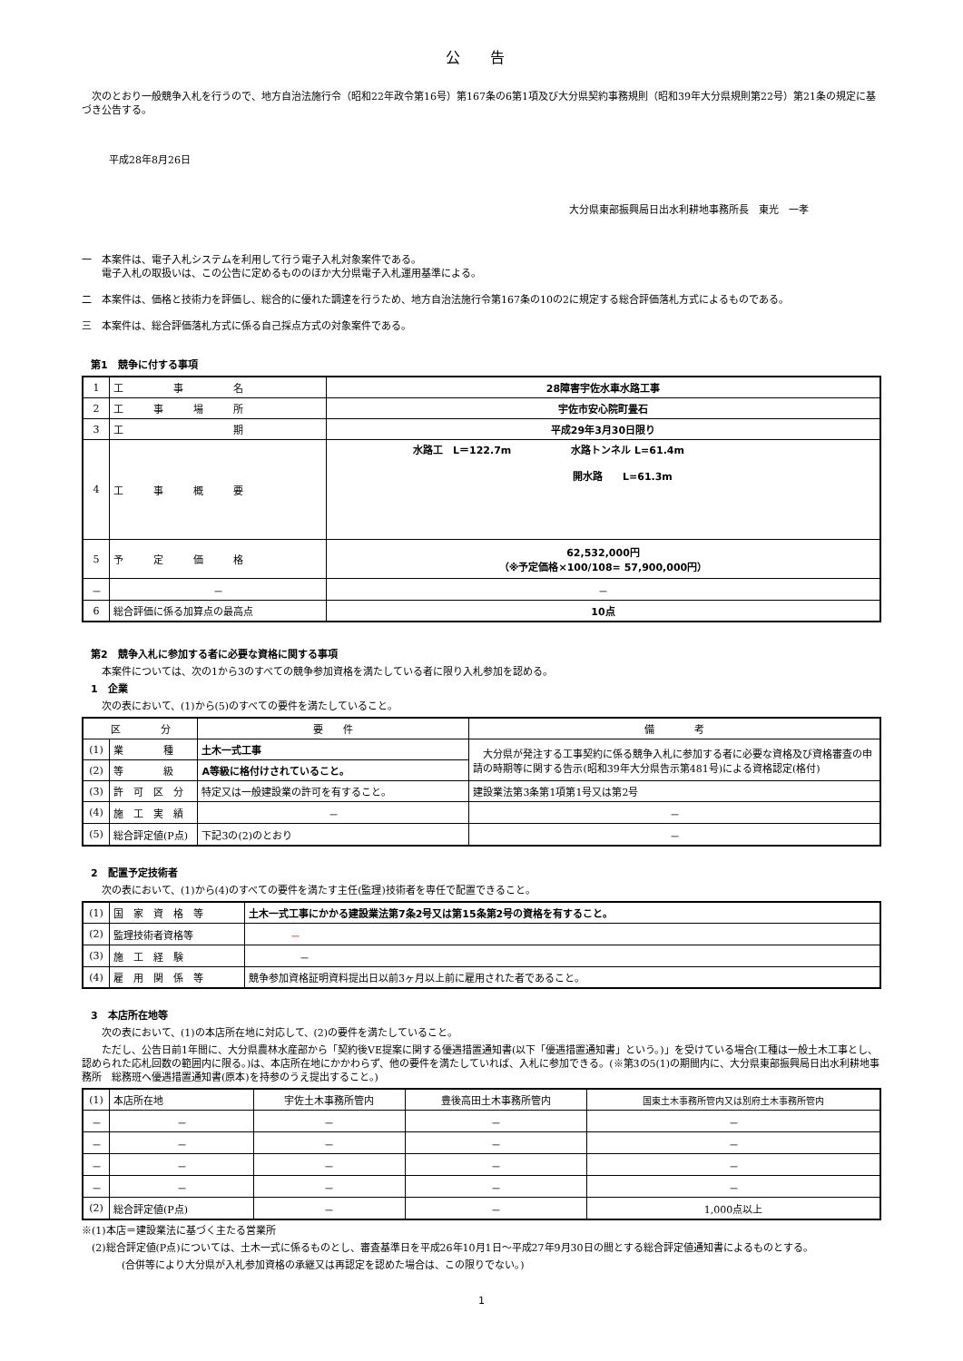公 告
　次のとおり一般競争入札を行うので、地方自治法施行令（昭和22年政令第16号）第167条の6第1項及び大分県契約事務規則（昭和39年大分県規則第22号）第21条の規定に基づき公告する。
平成28年8月26日
大分県東部振興局日出水利耕地事務所長　東光　一孝
一　本案件は、電子入札システムを利用して行う電子入札対象案件である。
　　電子入札の取扱いは、この公告に定めるもののほか大分県電子入札運用基準による。
二　本案件は、価格と技術力を評価し、総合的に優れた調達を行うため、地方自治法施行令第167条の10の2に規定する総合評価落札方式によるものである。
三　本案件は、総合評価落札方式に係る自己採点方式の対象案件である。
第1　競争に付する事項
| 1 | 工 事 名 | 28障害宇佐水車水路工事 |
| 2 | 工 事 場 所 | 宇佐市安心院町畳石 |
| 3 | 工 期 | 平成29年3月30日限り |
| 4 | 工 事 概 要 | 水路工 L＝122.7m 水路トンネル L=61.4m 開水路 L=61.3m |
| 5 | 予 定 価 格 | 62,532,000円 （※予定価格×100/108= 57,900,000円） |
| － | － | － |
| 6 | 総合評価に係る加算点の最高点 | 10点 |
第2　競争入札に参加する者に必要な資格に関する事項
　　本案件については、次の1から3のすべての競争参加資格を満たしている者に限り入札参加を認める。
1　企業
　　次の表において、(1)から(5)のすべての要件を満たしていること。
| 区 分 | | 要 件 | 備 考 |
| --- | --- | --- | --- |
| (1) | 業 種 | 土木一式工事 | 大分県が発注する工事契約に係る競争入札に参加する者に必要な資格及び資格審査の申請の時期等に関する告示(昭和39年大分県告示第481号)による資格認定(格付) |
| (2) | 等 級 | A等級に格付けされていること。 | |
| (3) | 許 可 区 分 | 特定又は一般建設業の許可を有すること。 | 建設業法第3条第1項第1号又は第2号 |
| (4) | 施 工 実 績 | － | － |
| (5) | 総合評定値(P点) | 下記3の(2)のとおり | － |
2　配置予定技術者
　　次の表において、(1)から(4)のすべての要件を満たす主任(監理)技術者を専任で配置できること。
| (1) | 国 家 資 格 等 | 土木一式工事にかかる建設業法第7条2号又は第15条第2号の資格を有すること。 |
| (2) | 監理技術者資格等 | － |
| (3) | 施 工 経 験 | － |
| (4) | 雇 用 関 係 等 | 競争参加資格証明資料提出日以前3ヶ月以上前に雇用された者であること。 |
3　本店所在地等
　　次の表において、(1)の本店所在地に対応して、(2)の要件を満たしていること。
　　ただし、公告日前1年間に、大分県農林水産部から「契約後VE提案に関する優遇措置通知書(以下「優遇措置通知書」という。)」を受けている場合(工種は一般土木工事とし、認められた応札回数の範囲内に限る。)は、本店所在地にかかわらず、他の要件を満たしていれば、入札に参加できる。(※第3の5(1)の期間内に、大分県東部振興局日出水利耕地事務所　総務班へ優遇措置通知書(原本)を持参のうえ提出すること。)
| (1) | 本店所在地 | 宇佐土木事務所管内 | 豊後高田土木事務所管内 | 国東土木事務所管内又は別府土木事務所管内 |
| － | － | － | － | － |
| － | － | － | － | － |
| － | － | － | － | － |
| － | － | － | － | － |
| (2) | 総合評定値(P点) | － | － | 1,000点以上 |
※(1)本店＝建設業法に基づく主たる営業所
　(2)総合評定値(P点)については、土木一式に係るものとし、審査基準日を平成26年10月1日～平成27年9月30日の間とする総合評定値通知書によるものとする。
　　　　(合併等により大分県が入札参加資格の承継又は再認定を認めた場合は、この限りでない。)
1